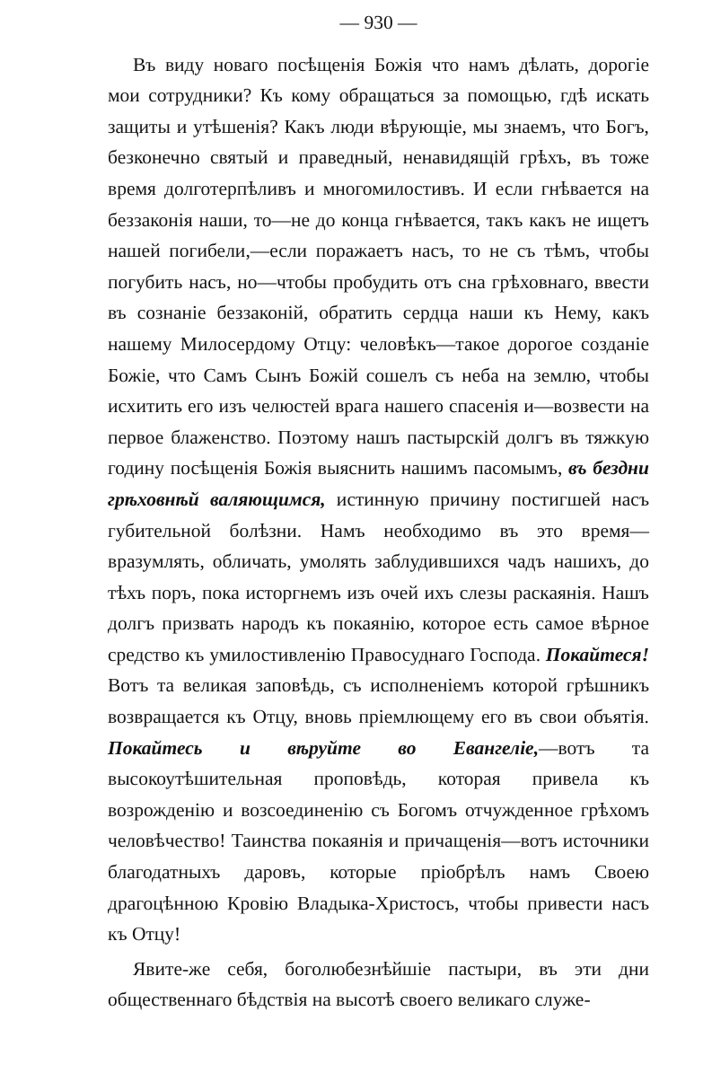— 930 —
Въ виду новаго посѣщенія Божія что намъ дѣлать, дорогіе мои сотрудники? Къ кому обращаться за помощью, гдѣ искать защиты и утѣшенія? Какъ люди вѣрующіе, мы знаемъ, что Богъ, безконечно святый и праведный, ненавидящій грѣхъ, въ тоже время долготерпѣливъ и многомилостивъ. И если гнѣвается на беззаконія наши, то—не до конца гнѣвается, такъ какъ не ищетъ нашей погибели,—если поражаетъ насъ, то не съ тѣмъ, чтобы погубить насъ, но—чтобы пробудить отъ сна грѣховнаго, ввести въ сознаніе беззаконій, обратить сердца наши къ Нему, какъ нашему Милосердому Отцу: человѣкъ—такое дорогое созданіе Божіе, что Самъ Сынъ Божій сошелъ съ неба на землю, чтобы исхитить его изъ челюстей врага нашего спасенія и—возвести на первое блаженство. Поэтому нашъ пастырскій долгъ въ тяжкую годину посѣщенія Божія выяснить нашимъ пасомымъ, въ бездни грѣховнѣй валяющимся, истинную причину постигшей насъ губительной болѣзни. Намъ необходимо въ это время—вразумлять, обличать, умолять заблудившихся чадъ нашихъ, до тѣхъ поръ, пока исторгнемъ изъ очей ихъ слезы раскаянія. Нашъ долгъ призвать народъ къ покаянію, которое есть самое вѣрное средство къ умилостивленію Правосуднаго Господа. Покайтеся! Вотъ та великая заповѣдь, съ исполненіемъ которой грѣшникъ возвращается къ Отцу, вновь пріемлющему его въ свои объятія. Покайтесь и вѣруйте во Евангеліе,—вотъ та высокоутѣшительная проповѣдь, которая привела къ возрожденію и возсоединенію съ Богомъ отчужденное грѣхомъ человѣчество! Таинства покаянія и причащенія—вотъ источники благодатныхъ даровъ, которые пріобрѣлъ намъ Своею драгоцѣнною Кровію Владыка-Христосъ, чтобы привести насъ къ Отцу!
Явите-же себя, боголюбезнѣйшіе пастыри, въ эти дни общественнаго бѣдствія на высотѣ своего великаго служе-